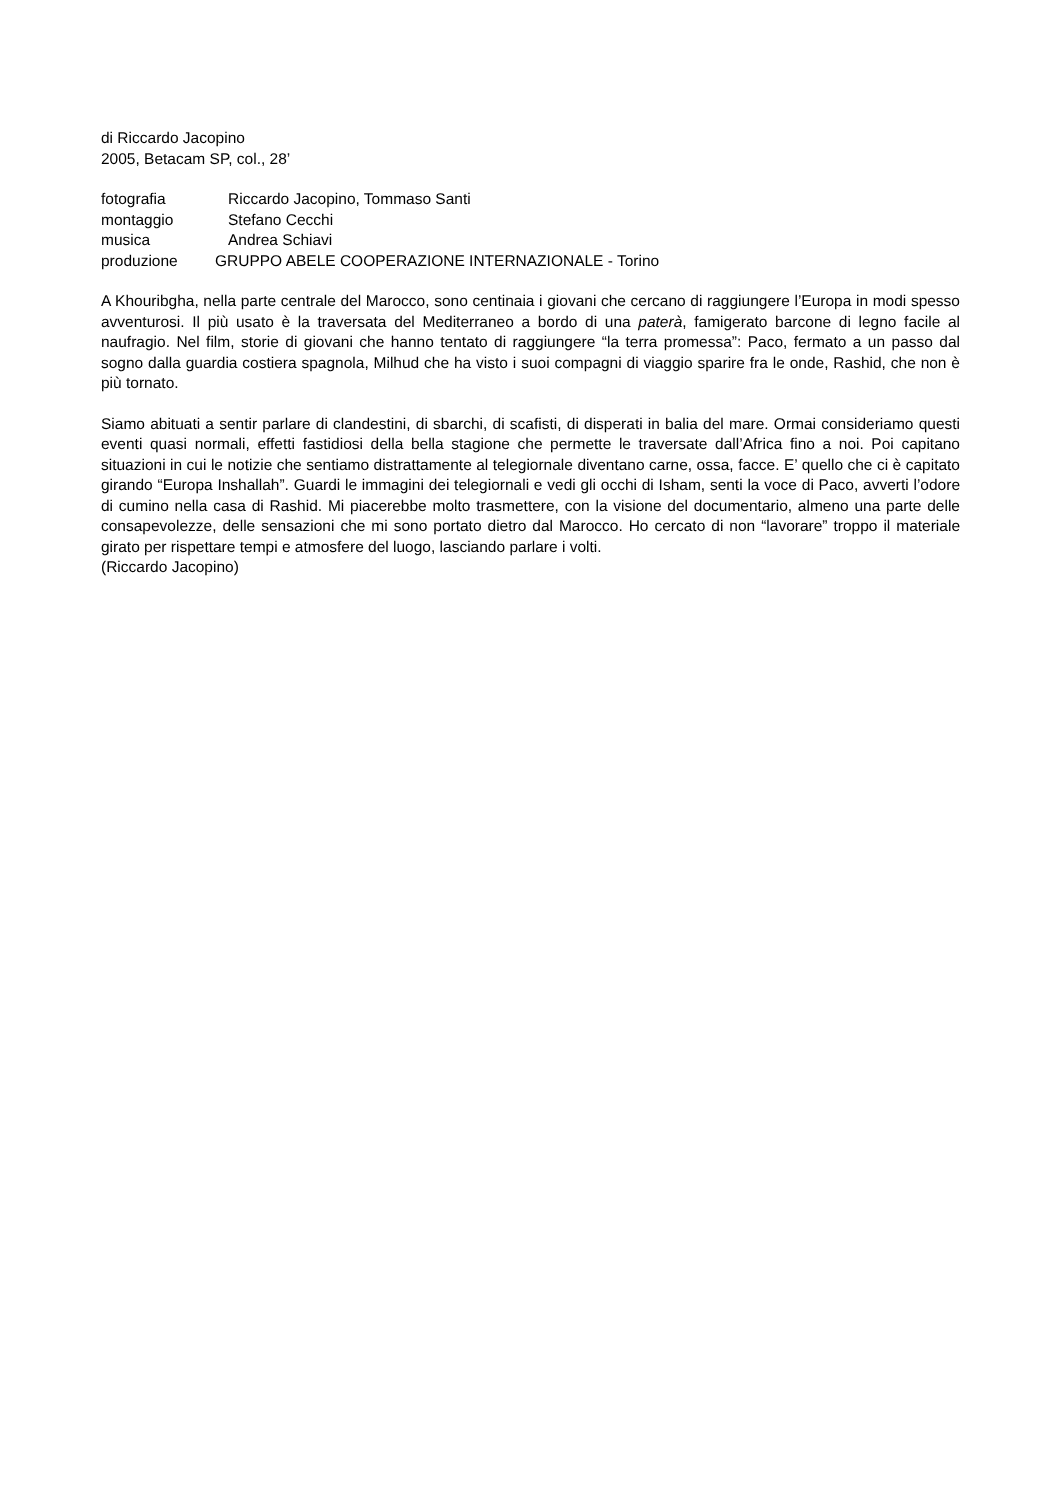di Riccardo Jacopino
2005, Betacam SP, col., 28’
fotografia Riccardo Jacopino, Tommaso Santi
montaggio Stefano Cecchi
musica Andrea Schiavi
produzione GRUPPO ABELE COOPERAZIONE INTERNAZIONALE - Torino
A Khouribgha, nella parte centrale del Marocco, sono centinaia i giovani che cercano di raggiungere l’Europa in modi spesso avventurosi. Il più usato è la traversata del Mediterraneo a bordo di una paterà, famigerato barcone di legno facile al naufragio. Nel film, storie di giovani che hanno tentato di raggiungere “la terra promessa”: Paco, fermato a un passo dal sogno dalla guardia costiera spagnola, Milhud che ha visto i suoi compagni di viaggio sparire fra le onde, Rashid, che non è più tornato.
Siamo abituati a sentir parlare di clandestini, di sbarchi, di scafisti, di disperati in balia del mare. Ormai consideriamo questi eventi quasi normali, effetti fastidiosi della bella stagione che permette le traversate dall’Africa fino a noi. Poi capitano situazioni in cui le notizie che sentiamo distrattamente al telegiornale diventano carne, ossa, facce. E’ quello che ci è capitato girando “Europa Inshallah”. Guardi le immagini dei telegiornali e vedi gli occhi di Isham, senti la voce di Paco, avverti l’odore di cumino nella casa di Rashid. Mi piacerebbe molto trasmettere, con la visione del documentario, almeno una parte delle consapevolezze, delle sensazioni che mi sono portato dietro dal Marocco. Ho cercato di non “lavorare” troppo il materiale girato per rispettare tempi e atmosfere del luogo, lasciando parlare i volti.
(Riccardo Jacopino)